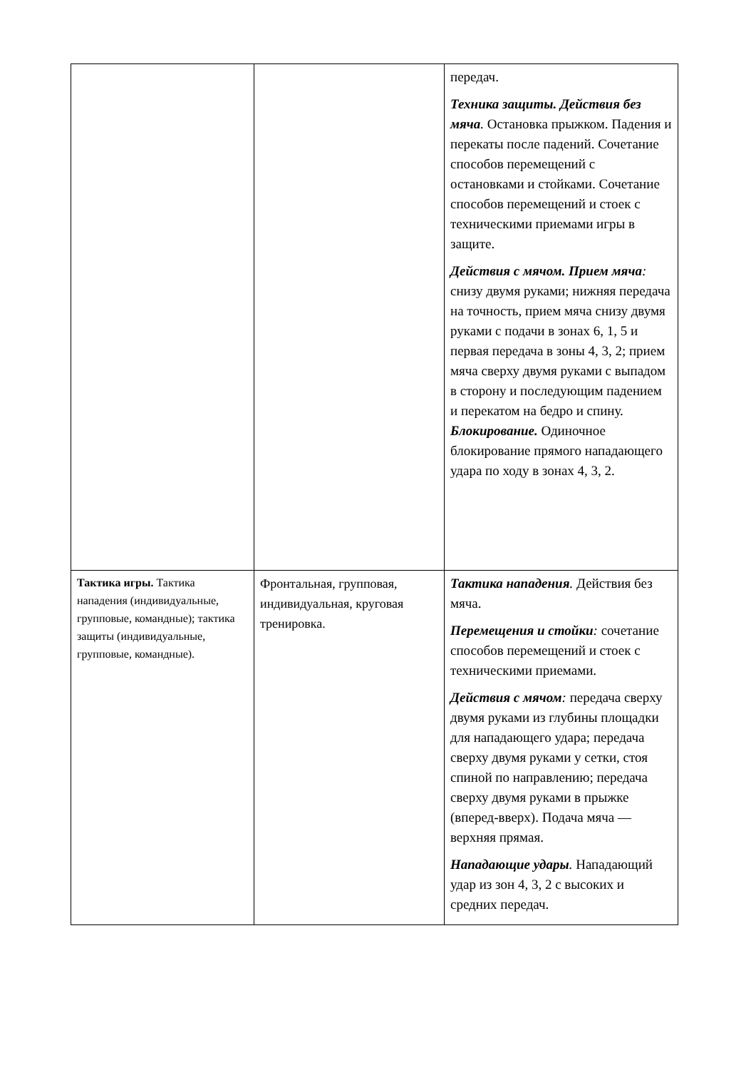| | | передач. Техника защиты. Действия без мяча . Остановка прыжком. Падения и перекаты после падений. Сочетание способов перемещений с остановками и стойками. Сочетание способов перемещений и стоек с техническими приемами игры в защите. Действия с мячом. Прием мяча : снизу двумя руками; нижняя передача на точность, прием мяча снизу двумя руками с подачи в зонах 6, 1, 5 и первая передача в зоны 4, 3, 2; прием мяча сверху двумя руками с выпадом в сторону и последующим падением и перекатом на бедро и спину. Блокирование. Одиночное блокирование прямого нападающего удара по ходу в зонах 4, 3, 2. |
| Тактика игры. Тактика нападения (индивидуальные, групповые, командные); тактика защиты (индивидуальные, групповые, командные). | Фронтальная, групповая, индивидуальная, круговая тренировка. | Тактика нападения . Действия без мяча. Перемещения и стойки : сочетание способов перемещений и стоек с техническими приемами. Действия с мячом : передача сверху двумя руками из глубины площадки для нападающего удара; передача сверху двумя руками у сетки, стоя спиной по направлению; передача сверху двумя руками в прыжке (вперед-вверх). Подача мяча — верхняя прямая. Нападающие удары . Нападающий удар из зон 4, 3, 2 с высоких и средних передач. |